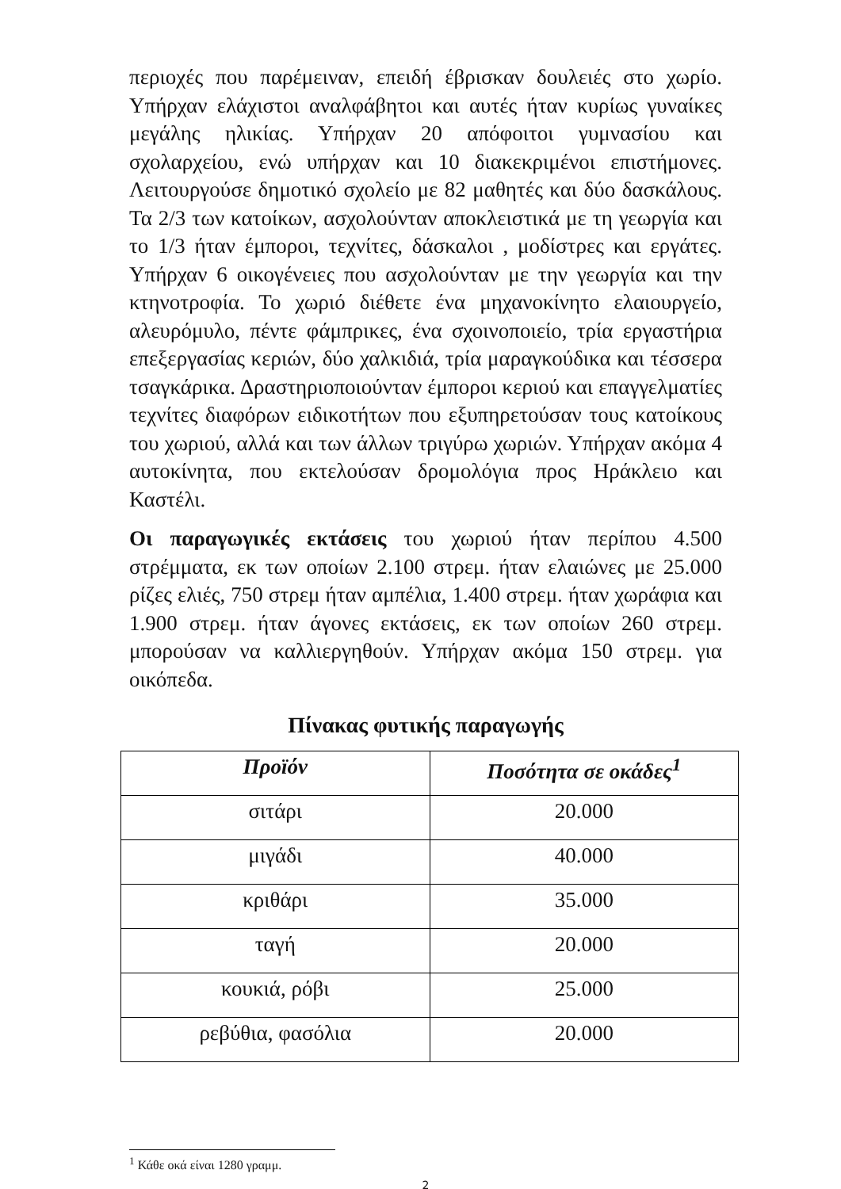περιοχές που παρέμειναν, επειδή έβρισκαν δουλειές στο χωρίο. Υπήρχαν ελάχιστοι αναλφάβητοι και αυτές ήταν κυρίως γυναίκες μεγάλης ηλικίας. Υπήρχαν 20 απόφοιτοι γυμνασίου και σχολαρχείου, ενώ υπήρχαν και 10 διακεκριμένοι επιστήμονες. Λειτουργούσε δημοτικό σχολείο με 82 μαθητές και δύο δασκάλους. Τα 2/3 των κατοίκων, ασχολούνταν αποκλειστικά με τη γεωργία και το 1/3 ήταν έμποροι, τεχνίτες, δάσκαλοι , μοδίστρες και εργάτες. Υπήρχαν 6 οικογένειες που ασχολούνταν με την γεωργία και την κτηνοτροφία. Το χωριό διέθετε ένα μηχανοκίνητο ελαιουργείο, αλευρόμυλο, πέντε φάμπρικες, ένα σχοινοποιείο, τρία εργαστήρια επεξεργασίας κεριών, δύο χαλκιδιά, τρία μαραγκούδικα και τέσσερα τσαγκάρικα. Δραστηριοποιούνταν έμποροι κεριού και επαγγελματίες τεχνίτες διαφόρων ειδικοτήτων που εξυπηρετούσαν τους κατοίκους του χωριού, αλλά και των άλλων τριγύρω χωριών. Υπήρχαν ακόμα 4 αυτοκίνητα, που εκτελούσαν δρομολόγια προς Ηράκλειο και Καστέλι.
Οι παραγωγικές εκτάσεις του χωριού ήταν περίπου 4.500 στρέμματα, εκ των οποίων 2.100 στρεμ. ήταν ελαιώνες με 25.000 ρίζες ελιές, 750 στρεμ ήταν αμπέλια, 1.400 στρεμ. ήταν χωράφια και 1.900 στρεμ. ήταν άγονες εκτάσεις, εκ των οποίων 260 στρεμ. μπορούσαν να καλλιεργηθούν. Υπήρχαν ακόμα 150 στρεμ. για οικόπεδα.
Πίνακας φυτικής παραγωγής
| Προϊόν | Ποσότητα σε οκάδες<sup>1</sup> |
| --- | --- |
| σιτάρι | 20.000 |
| μιγάδι | 40.000 |
| κριθάρι | 35.000 |
| ταγή | 20.000 |
| κουκιά, ρόβι | 25.000 |
| ρεβύθια, φασόλια | 20.000 |
<sup>1</sup> Κάθε οκά είναι 1280 γραμμ.
2